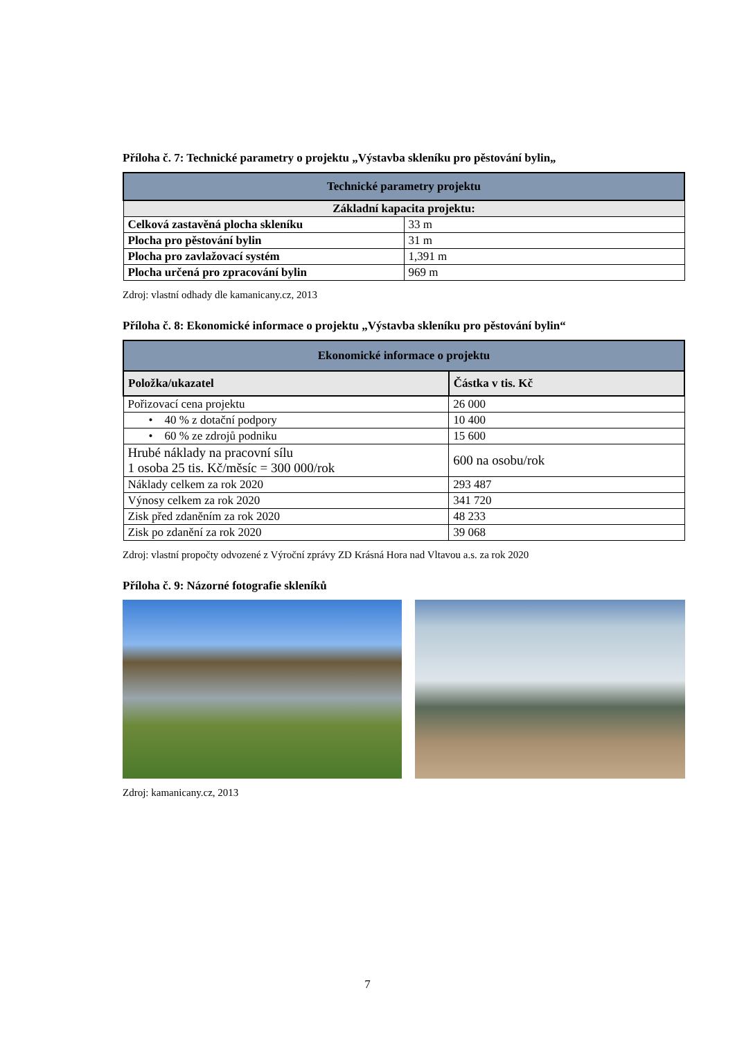Příloha č. 7: Technické parametry o projektu „Výstavba skleníku pro pěstování bylin„
| Technické parametry projektu | |
| --- | --- |
| Základní kapacita projektu: | |
| Celková zastavěná plocha skleníku | 33 m |
| Plocha pro pěstování bylin | 31 m |
| Plocha pro zavlažovací systém | 1,391 m |
| Plocha určená pro zpracování bylin | 969 m |
Zdroj: vlastní odhady dle kamanicany.cz, 2013
Příloha č. 8: Ekonomické informace o projektu „Výstavba skleníku pro pěstování bylin“
| Ekonomické informace o projektu | |
| --- | --- |
| Položka/ukazatel | Částka v tis. Kč |
| Pořizovací cena projektu | 26 000 |
| • 40 % z dotační podpory | 10 400 |
| • 60 % ze zdrojů podniku | 15 600 |
| Hrubé náklady na pracovní sílu 1 osoba 25 tis. Kč/měsíc = 300 000/rok | 600 na osobu/rok |
| Náklady celkem za rok 2020 | 293 487 |
| Výnosy celkem za rok 2020 | 341 720 |
| Zisk před zdaněním za rok 2020 | 48 233 |
| Zisk po zdanění za rok 2020 | 39 068 |
Zdroj: vlastní propočty odvozené z Výroční zprávy ZD Krásná Hora nad Vltavou a.s. za rok 2020
Příloha č. 9: Názorné fotografie skleníků
Zdroj: kamanicany.cz, 2013
7